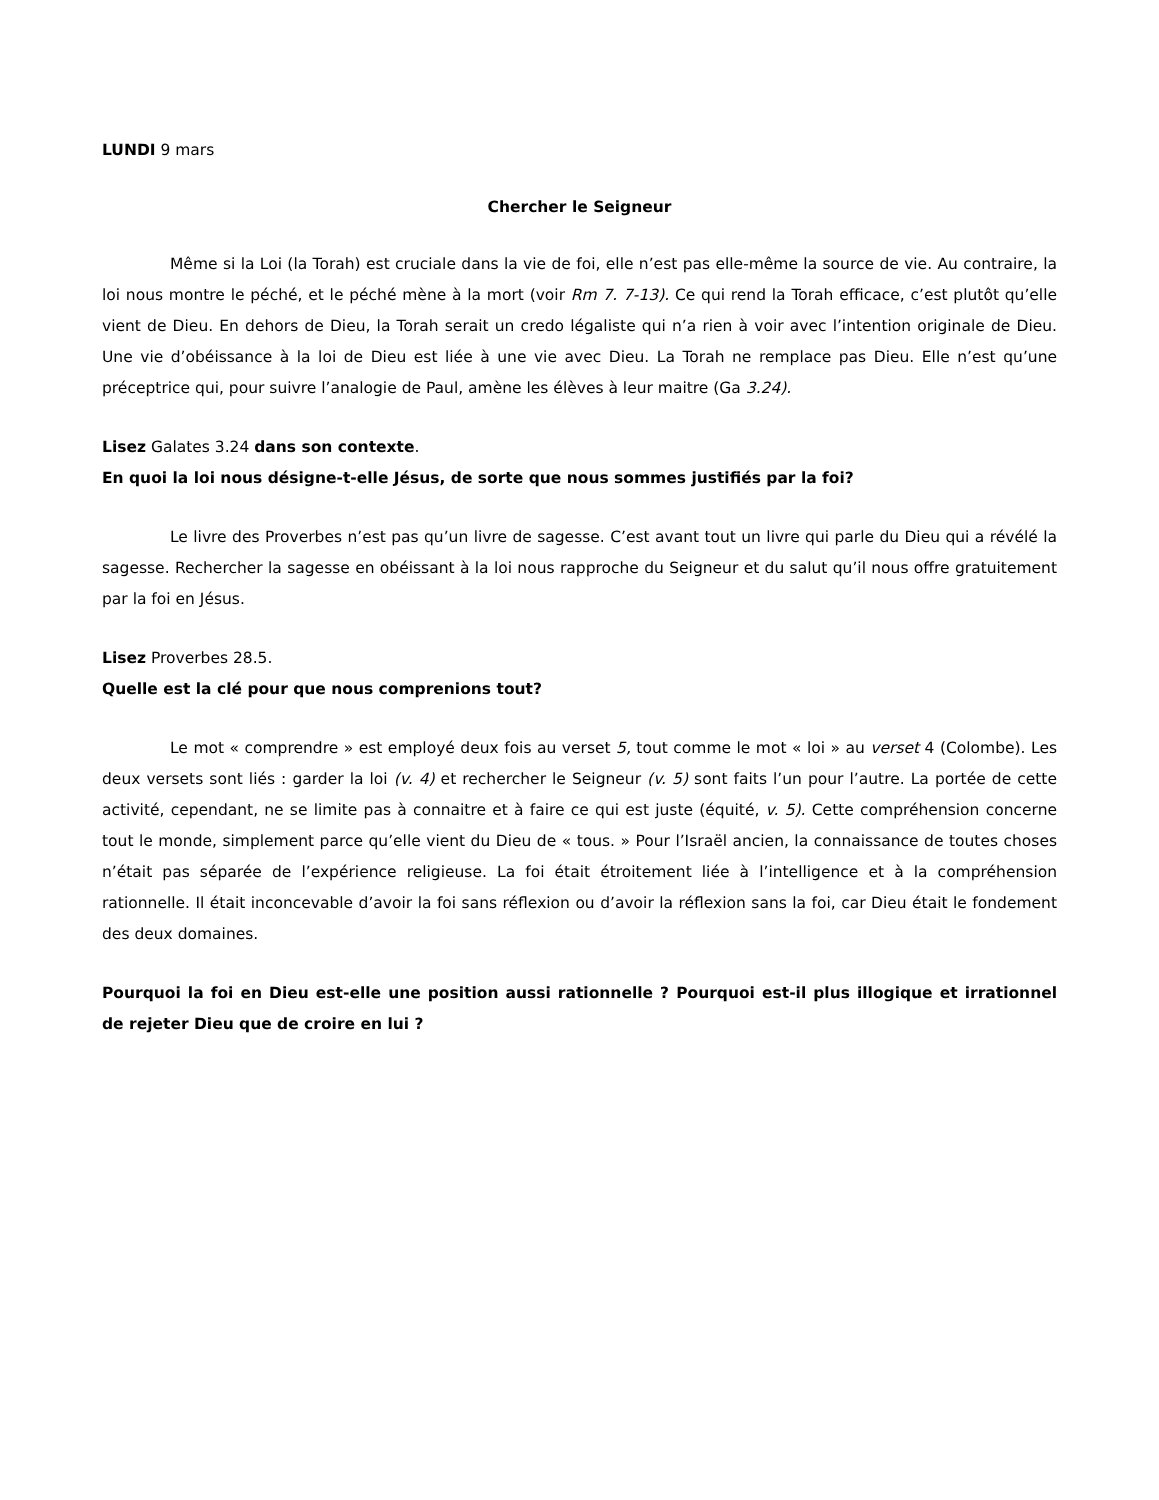LUNDI 9 mars
Chercher le Seigneur
Même si la Loi (la Torah) est cruciale dans la vie de foi, elle n’est pas elle-même la source de vie. Au contraire, la loi nous montre le péché, et le péché mène à la mort (voir Rm 7. 7-13). Ce qui rend la Torah efficace, c’est plutôt qu’elle vient de Dieu. En dehors de Dieu, la Torah serait un credo légaliste qui n’a rien à voir avec l’intention originale de Dieu. Une vie d’obéissance à la loi de Dieu est liée à une vie avec Dieu. La Torah ne remplace pas Dieu. Elle n’est qu’une préceptrice qui, pour suivre l’analogie de Paul, amène les élèves à leur maitre (Ga 3.24).
Lisez Galates 3.24 dans son contexte.
En quoi la loi nous désigne-t-elle Jésus, de sorte que nous sommes justifiés par la foi?
Le livre des Proverbes n’est pas qu’un livre de sagesse. C’est avant tout un livre qui parle du Dieu qui a révélé la sagesse. Rechercher la sagesse en obéissant à la loi nous rapproche du Seigneur et du salut qu’il nous offre gratuitement par la foi en Jésus.
Lisez Proverbes 28.5.
Quelle est la clé pour que nous comprenions tout?
Le mot « comprendre » est employé deux fois au verset 5, tout comme le mot « loi » au verset 4 (Colombe). Les deux versets sont liés : garder la loi (v. 4) et rechercher le Seigneur (v. 5) sont faits l’un pour l’autre. La portée de cette activité, cependant, ne se limite pas à connaitre et à faire ce qui est juste (équité, v. 5). Cette compréhension concerne tout le monde, simplement parce qu’elle vient du Dieu de « tous. » Pour l’Israël ancien, la connaissance de toutes choses n’était pas séparée de l’expérience religieuse. La foi était étroitement liée à l’intelligence et à la compréhension rationnelle. Il était inconcevable d’avoir la foi sans réflexion ou d’avoir la réflexion sans la foi, car Dieu était le fondement des deux domaines.
Pourquoi la foi en Dieu est-elle une position aussi rationnelle ? Pourquoi est-il plus illogique et irrationnel de rejeter Dieu que de croire en lui ?